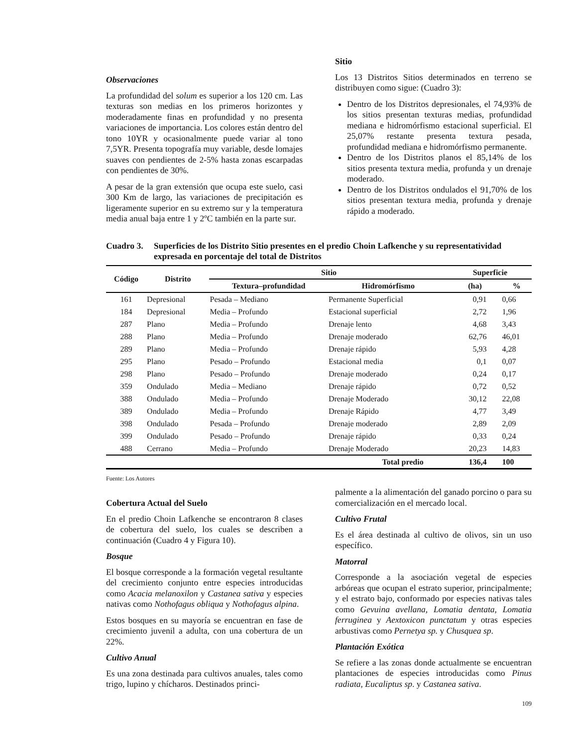Observaciones
La profundidad del solum es superior a los 120 cm. Las texturas son medias en los primeros horizontes y moderadamente finas en profundidad y no presenta variaciones de importancia. Los colores están dentro del tono 10YR y ocasionalmente puede variar al tono 7,5YR. Presenta topografía muy variable, desde lomajes suaves con pendientes de 2-5% hasta zonas escarpadas con pendientes de 30%.
A pesar de la gran extensión que ocupa este suelo, casi 300 Km de largo, las variaciones de precipitación es ligeramente superior en su extremo sur y la temperatura media anual baja entre 1 y 2ºC también en la parte sur.
Sitio
Los 13 Distritos Sitios determinados en terreno se distribuyen como sigue: (Cuadro 3):
Dentro de los Distritos depresionales, el 74,93% de los sitios presentan texturas medias, profundidad mediana e hidromórfismo estacional superficial. El 25,07% restante presenta textura pesada, profundidad mediana e hidromórfismo permanente.
Dentro de los Distritos planos el 85,14% de los sitios presenta textura media, profunda y un drenaje moderado.
Dentro de los Distritos ondulados el 91,70% de los sitios presentan textura media, profunda y drenaje rápido a moderado.
Cuadro 3. Superficies de los Distrito Sitio presentes en el predio Choin Lafkenche y su representatividad expresada en porcentaje del total de Distritos
| Código | Distrito | Sitio | | Superficie | |
| --- | --- | --- | --- | --- | --- |
| | | Textura–profundidad | Hidromórfismo | (ha) | % |
| 161 | Depresional | Pesada – Mediano | Permanente Superficial | 0,91 | 0,66 |
| 184 | Depresional | Media – Profundo | Estacional superficial | 2,72 | 1,96 |
| 287 | Plano | Media – Profundo | Drenaje lento | 4,68 | 3,43 |
| 288 | Plano | Media – Profundo | Drenaje moderado | 62,76 | 46,01 |
| 289 | Plano | Media – Profundo | Drenaje rápido | 5,93 | 4,28 |
| 295 | Plano | Pesado – Profundo | Estacional media | 0,1 | 0,07 |
| 298 | Plano | Pesado – Profundo | Drenaje moderado | 0,24 | 0,17 |
| 359 | Ondulado | Media – Mediano | Drenaje rápido | 0,72 | 0,52 |
| 388 | Ondulado | Media – Profundo | Drenaje Moderado | 30,12 | 22,08 |
| 389 | Ondulado | Media – Profundo | Drenaje Rápido | 4,77 | 3,49 |
| 398 | Ondulado | Pesada – Profundo | Drenaje moderado | 2,89 | 2,09 |
| 399 | Ondulado | Pesado – Profundo | Drenaje rápido | 0,33 | 0,24 |
| 488 | Cerrano | Media – Profundo | Drenaje Moderado | 20,23 | 14,83 |
| | | | Total predio | 136,4 | 100 |
Fuente: Los Autores
Cobertura Actual del Suelo
En el predio Choin Lafkenche se encontraron 8 clases de cobertura del suelo, los cuales se describen a continuación (Cuadro 4 y Figura 10).
Bosque
El bosque corresponde a la formación vegetal resultante del crecimiento conjunto entre especies introducidas como Acacia melanoxilon y Castanea sativa y especies nativas como Nothofagus obliqua y Nothofagus alpina.
Estos bosques en su mayoría se encuentran en fase de crecimiento juvenil a adulta, con una cobertura de un 22%.
Cultivo Anual
Es una zona destinada para cultivos anuales, tales como trigo, lupino y chícharos. Destinados princi-
palmente a la alimentación del ganado porcino o para su comercialización en el mercado local.
Cultivo Frutal
Es el área destinada al cultivo de olivos, sin un uso específico.
Matorral
Corresponde a la asociación vegetal de especies arbóreas que ocupan el estrato superior, principalmente; y el estrato bajo, conformado por especies nativas tales como Gevuina avellana, Lomatia dentata, Lomatia ferruginea y Aextoxicon punctatum y otras especies arbustivas como Pernetya sp. y Chusquea sp.
Plantación Exótica
Se refiere a las zonas donde actualmente se encuentran plantaciones de especies introducidas como Pinus radiata, Eucaliptus sp. y Castanea sativa.
109